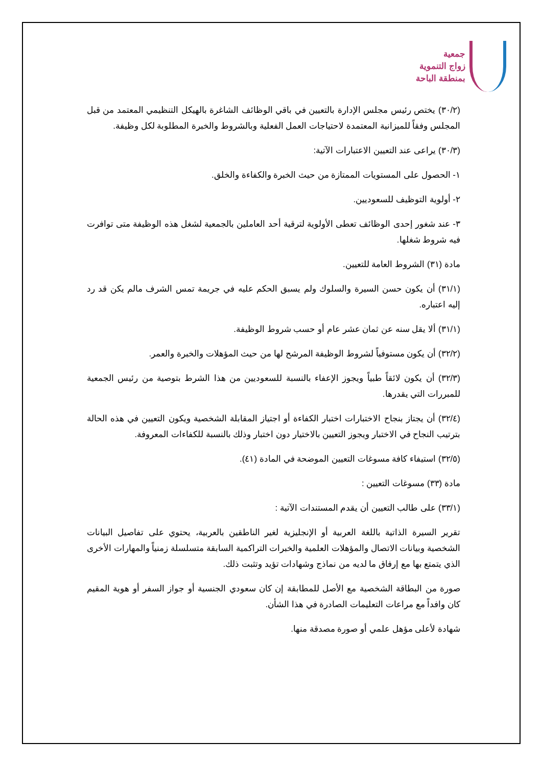جمعية
زواج التنموية
بمنطقة الباحة
(٣٠/٢) يختص رئيس مجلس الإدارة بالتعيين في باقي الوظائف الشاغرة بالهيكل التنظيمي المعتمد من قبل المجلس وفقاً للميزانية المعتمدة لاحتياجات العمل الفعلية وبالشروط والخبرة المطلوبة لكل وظيفة.
(٣٠/٣) يراعى عند التعيين الاعتبارات الآتية:
١- الحصول على المستويات الممتازة من حيث الخبرة والكفاءة والخلق.
٢- أولوية التوظيف للسعوديين.
٣- عند شغور إحدى الوظائف تعطى الأولوية لترقية أحد العاملين بالجمعية لشغل هذه الوظيفة متى توافرت فيه شروط شغلها.
مادة (٣١) الشروط العامة للتعيين.
(٣١/١) أن يكون حسن السيرة والسلوك ولم يسبق الحكم عليه في جريمة تمس الشرف مالم يكن قد رد إليه اعتباره.
(٣١/١) ألا يقل سنه عن ثمان عشر عام أو حسب شروط الوظيفة.
(٣٢/٢) أن يكون مستوفياً لشروط الوظيفة المرشح لها من حيث المؤهلات والخبرة والعمر.
(٣٢/٣) أن يكون لائقاً طبياً ويجوز الإعفاء بالنسبة للسعوديين من هذا الشرط بتوصية من رئيس الجمعية للمبررات التي يقدرها.
(٣٢/٤) أن يجتاز بنجاح الاختبارات اختبار الكفاءة أو اجتياز المقابلة الشخصية ويكون التعيين في هذه الحالة بترتيب النجاح في الاختبار ويجوز التعيين بالاختيار دون اختبار وذلك بالنسبة للكفاءات المعروفة.
(٣٢/٥) استيفاء كافة مسوغات التعيين الموضحة في المادة (٤١).
مادة (٣٣) مسوغات التعيين :
(٣٣/١) على طالب التعيين أن يقدم المستندات الآتية :
تقرير السيرة الذاتية باللغة العربية أو الإنجليزية لغير الناطقين بالعربية، يحتوي على تفاصيل البيانات الشخصية وبيانات الاتصال والمؤهلات العلمية والخبرات التراكمية السابقة متسلسلة زمنياً والمهارات الأخرى الذي يتمتع بها مع إرفاق ما لديه من نماذج وشهادات تؤيد وتثبت ذلك.
صورة من البطاقة الشخصية مع الأصل للمطابقة إن كان سعودي الجنسية أو جواز السفر أو هوية المقيم كان وافداً مع مراعات التعليمات الصادرة في هذا الشأن.
شهادة لأعلى مؤهل علمي أو صورة مصدقة منها.